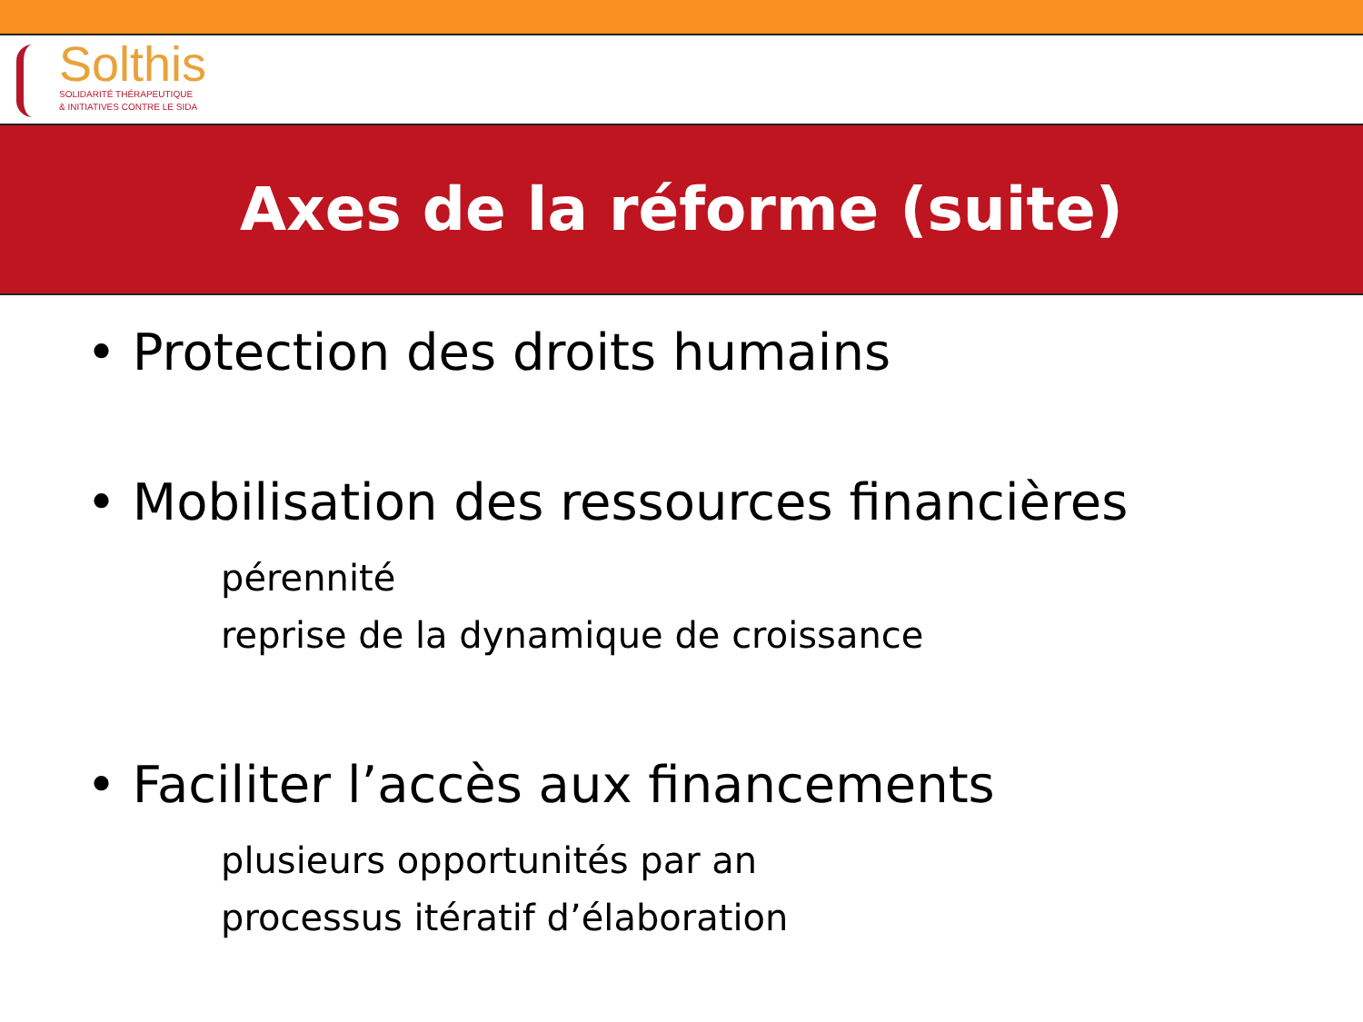Solthis
SOLIDARITÉ THÉRAPEUTIQUE
& INITIATIVES CONTRE LE SIDA
Axes de la réforme (suite)
• Protection des droits humains
• Mobilisation des ressources financières
pérennité
reprise de la dynamique de croissance
• Faciliter l’accès aux financements
plusieurs opportunités par an
processus itératif d’élaboration